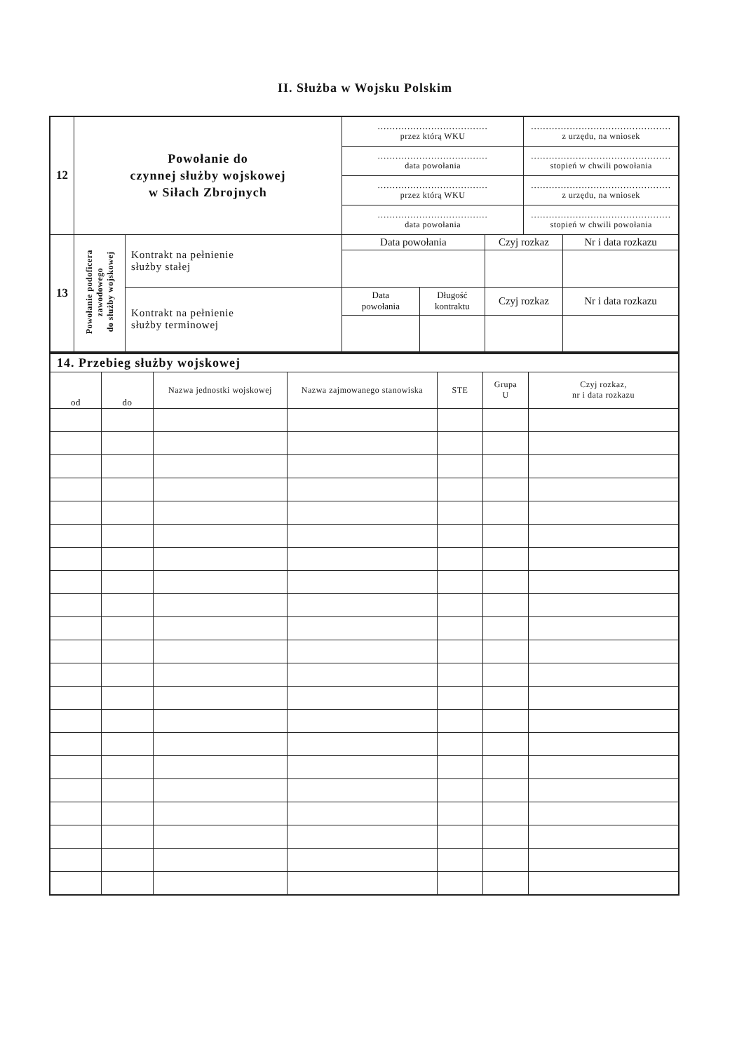II. Służba w Wojsku Polskim
| 12 | Powołanie do czynnej służby wojskowej w Siłach Zbrojnych | | ..................................... przez którą WKU | | | ............................................... z urzędu, na wniosek | |
| | | | ..................................... data powołania | | | ............................................... stopień w chwili powołania | |
| | | | ..................................... przez którą WKU | | | ............................................... z urzędu, na wniosek | |
| | | | ..................................... data powołania | | | ............................................... stopień w chwili powołania | |
| 13 | Powołanie podoficera zawodowego do służby wojskowej | Kontrakt na pełnienie służby stałej | Data powołania | | Czyj rozkaz | | Nr i data rozkazu |
| | | Kontrakt na pełnienie służby terminowej | Data powołania | Długość kontraktu | Czyj rozkaz | | Nr i data rozkazu |
| 14. Przebieg służby wojskowej | | | | | | |
| od | do | Nazwa jednostki wojskowej | Nazwa zajmowanego stanowiska | STE | Grupa U | Czyj rozkaz, nr i data rozkazu |